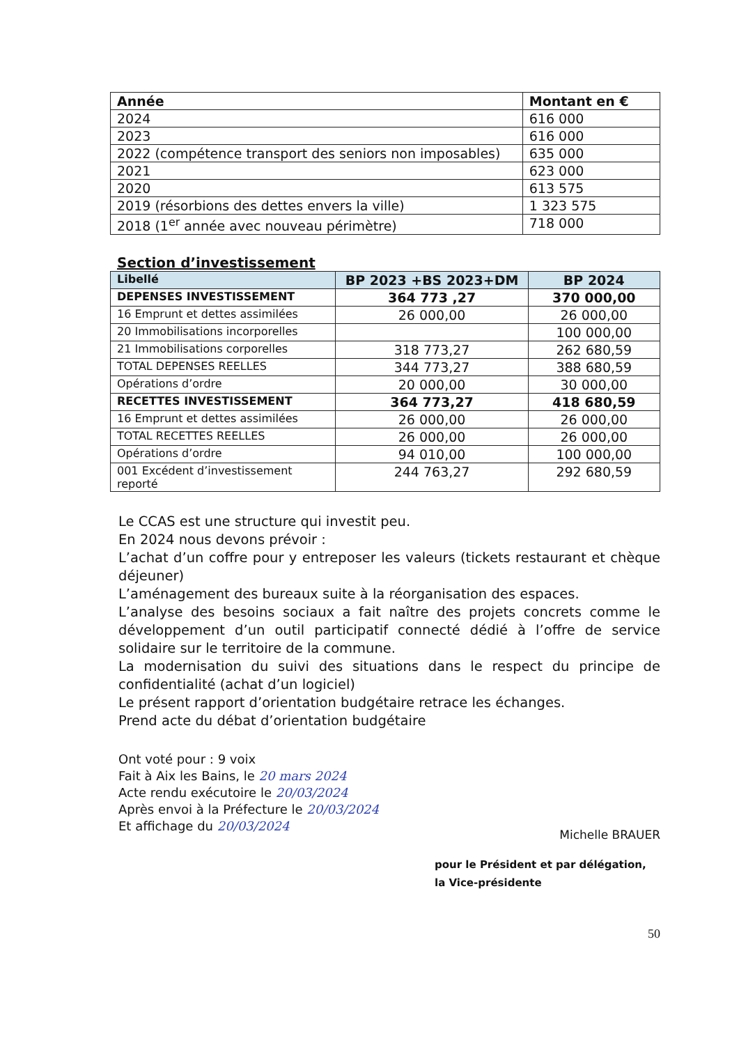| Année | Montant en € |
| --- | --- |
| 2024 | 616 000 |
| 2023 | 616 000 |
| 2022 (compétence transport des seniors non imposables) | 635 000 |
| 2021 | 623 000 |
| 2020 | 613 575 |
| 2019 (résorbions des dettes envers la ville) | 1 323 575 |
| 2018 (1<sup>er</sup> année avec nouveau périmètre) | 718 000 |
Section d’investissement
| Libellé | BP 2023 +BS 2023+DM | BP 2024 |
| --- | --- | --- |
| DEPENSES INVESTISSEMENT | 364 773 ,27 | 370 000,00 |
| 16 Emprunt et dettes assimilées | 26 000,00 | 26 000,00 |
| 20 Immobilisations incorporelles | | 100 000,00 |
| 21 Immobilisations corporelles | 318 773,27 | 262 680,59 |
| TOTAL DEPENSES REELLES | 344 773,27 | 388 680,59 |
| Opérations d’ordre | 20 000,00 | 30 000,00 |
| RECETTES INVESTISSEMENT | 364 773,27 | 418 680,59 |
| 16 Emprunt et dettes assimilées | 26 000,00 | 26 000,00 |
| TOTAL RECETTES REELLES | 26 000,00 | 26 000,00 |
| Opérations d’ordre | 94 010,00 | 100 000,00 |
| 001 Excédent d’investissement reporté | 244 763,27 | 292 680,59 |
Le CCAS est une structure qui investit peu.
En 2024 nous devons prévoir :
L’achat d’un coffre pour y entreposer les valeurs (tickets restaurant et chèque déjeuner)
L’aménagement des bureaux suite à la réorganisation des espaces.
L’analyse des besoins sociaux a fait naître des projets concrets comme le développement d’un outil participatif connecté dédié à l’offre de service solidaire sur le territoire de la commune.
La modernisation du suivi des situations dans le respect du principe de confidentialité (achat d’un logiciel)
Le présent rapport d’orientation budgétaire retrace les échanges.
Prend acte du débat d’orientation budgétaire
Ont voté pour : 9 voix
Fait à Aix les Bains, le 20 mars 2024
Acte rendu exécutoire le 20/03/2024
Après envoi à la Préfecture le 20/03/2024
Et affichage du 20/03/2024
Michelle BRAUER
pour le Président et par délégation,
la Vice-présidente
50